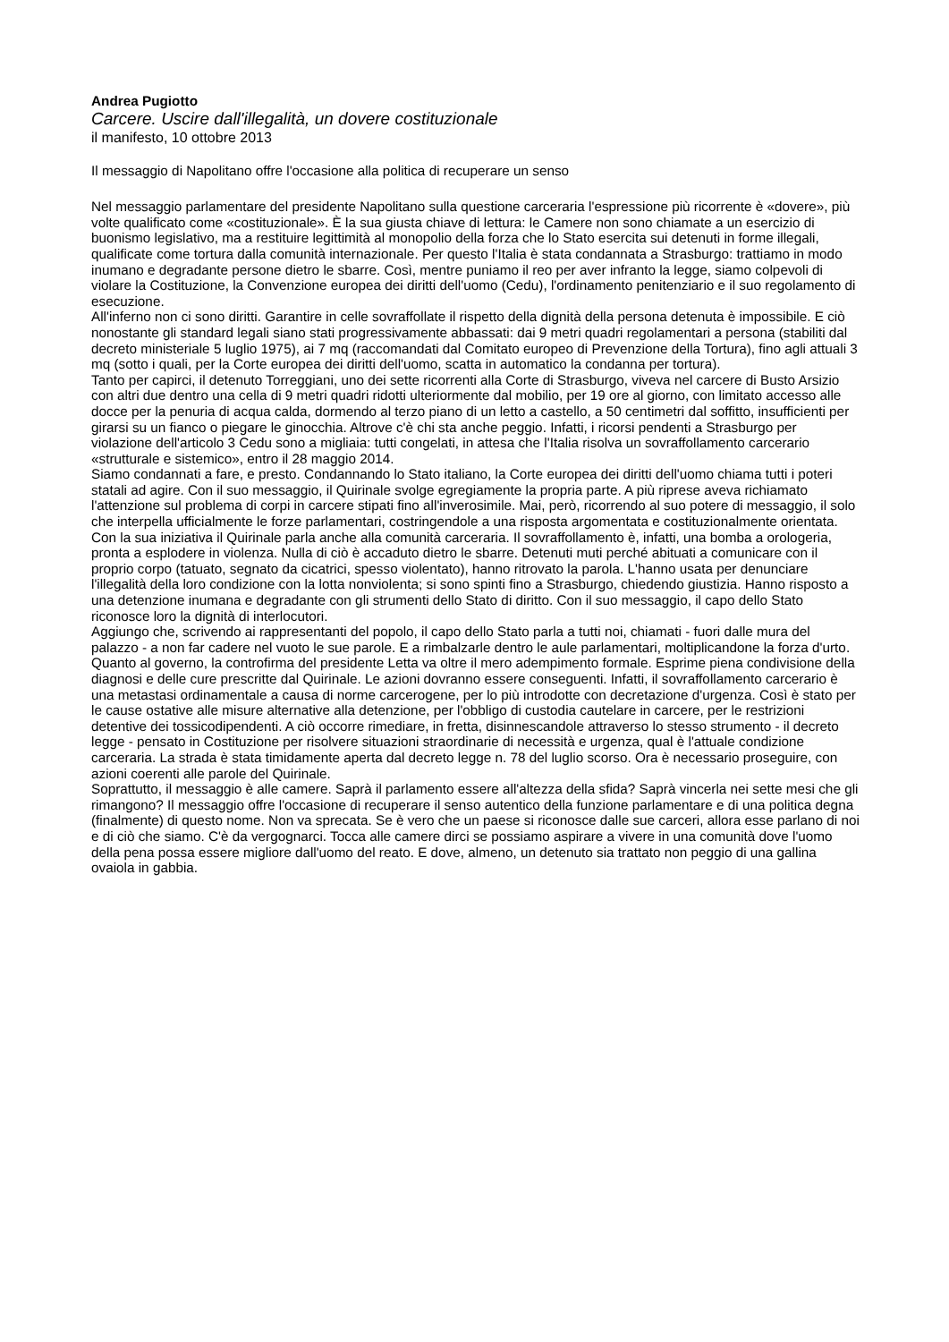Andrea Pugiotto
Carcere. Uscire dall'illegalità, un dovere costituzionale
il manifesto, 10 ottobre 2013
Il messaggio di Napolitano offre l'occasione alla politica di recuperare un senso
Nel messaggio parlamentare del presidente Napolitano sulla questione carceraria l'espressione più ricorrente è «dovere», più volte qualificato come «costituzionale». È la sua giusta chiave di lettura: le Camere non sono chiamate a un esercizio di buonismo legislativo, ma a restituire legittimità al monopolio della forza che lo Stato esercita sui detenuti in forme illegali, qualificate come tortura dalla comunità internazionale. Per questo l'Italia è stata condannata a Strasburgo: trattiamo in modo inumano e degradante persone dietro le sbarre. Così, mentre puniamo il reo per aver infranto la legge, siamo colpevoli di violare la Costituzione, la Convenzione europea dei diritti dell'uomo (Cedu), l'ordinamento penitenziario e il suo regolamento di esecuzione.
All'inferno non ci sono diritti. Garantire in celle sovraffollate il rispetto della dignità della persona detenuta è impossibile. E ciò nonostante gli standard legali siano stati progressivamente abbassati: dai 9 metri quadri regolamentari a persona (stabiliti dal decreto ministeriale 5 luglio 1975), ai 7 mq (raccomandati dal Comitato europeo di Prevenzione della Tortura), fino agli attuali 3 mq (sotto i quali, per la Corte europea dei diritti dell'uomo, scatta in automatico la condanna per tortura).
Tanto per capirci, il detenuto Torreggiani, uno dei sette ricorrenti alla Corte di Strasburgo, viveva nel carcere di Busto Arsizio con altri due dentro una cella di 9 metri quadri ridotti ulteriormente dal mobilio, per 19 ore al giorno, con limitato accesso alle docce per la penuria di acqua calda, dormendo al terzo piano di un letto a castello, a 50 centimetri dal soffitto, insufficienti per girarsi su un fianco o piegare le ginocchia. Altrove c'è chi sta anche peggio. Infatti, i ricorsi pendenti a Strasburgo per violazione dell'articolo 3 Cedu sono a migliaia: tutti congelati, in attesa che l'Italia risolva un sovraffollamento carcerario «strutturale e sistemico», entro il 28 maggio 2014.
Siamo condannati a fare, e presto. Condannando lo Stato italiano, la Corte europea dei diritti dell'uomo chiama tutti i poteri statali ad agire. Con il suo messaggio, il Quirinale svolge egregiamente la propria parte. A più riprese aveva richiamato l'attenzione sul problema di corpi in carcere stipati fino all'inverosimile. Mai, però, ricorrendo al suo potere di messaggio, il solo che interpella ufficialmente le forze parlamentari, costringendole a una risposta argomentata e costituzionalmente orientata.
Con la sua iniziativa il Quirinale parla anche alla comunità carceraria. Il sovraffollamento è, infatti, una bomba a orologeria, pronta a esplodere in violenza. Nulla di ciò è accaduto dietro le sbarre. Detenuti muti perché abituati a comunicare con il proprio corpo (tatuato, segnato da cicatrici, spesso violentato), hanno ritrovato la parola. L'hanno usata per denunciare l'illegalità della loro condizione con la lotta nonviolenta; si sono spinti fino a Strasburgo, chiedendo giustizia. Hanno risposto a una detenzione inumana e degradante con gli strumenti dello Stato di diritto. Con il suo messaggio, il capo dello Stato riconosce loro la dignità di interlocutori.
Aggiungo che, scrivendo ai rappresentanti del popolo, il capo dello Stato parla a tutti noi, chiamati - fuori dalle mura del palazzo - a non far cadere nel vuoto le sue parole. E a rimbalzarle dentro le aule parlamentari, moltiplicandone la forza d'urto.
Quanto al governo, la controfirma del presidente Letta va oltre il mero adempimento formale. Esprime piena condivisione della diagnosi e delle cure prescritte dal Quirinale. Le azioni dovranno essere conseguenti. Infatti, il sovraffollamento carcerario è una metastasi ordinamentale a causa di norme carcerogene, per lo più introdotte con decretazione d'urgenza. Così è stato per le cause ostative alle misure alternative alla detenzione, per l'obbligo di custodia cautelare in carcere, per le restrizioni detentive dei tossicodipendenti. A ciò occorre rimediare, in fretta, disinnescandole attraverso lo stesso strumento - il decreto legge - pensato in Costituzione per risolvere situazioni straordinarie di necessità e urgenza, qual è l'attuale condizione carceraria. La strada è stata timidamente aperta dal decreto legge n. 78 del luglio scorso. Ora è necessario proseguire, con azioni coerenti alle parole del Quirinale.
Soprattutto, il messaggio è alle camere. Saprà il parlamento essere all'altezza della sfida? Saprà vincerla nei sette mesi che gli rimangono? Il messaggio offre l'occasione di recuperare il senso autentico della funzione parlamentare e di una politica degna (finalmente) di questo nome. Non va sprecata. Se è vero che un paese si riconosce dalle sue carceri, allora esse parlano di noi e di ciò che siamo. C'è da vergognarci. Tocca alle camere dirci se possiamo aspirare a vivere in una comunità dove l'uomo della pena possa essere migliore dall'uomo del reato. E dove, almeno, un detenuto sia trattato non peggio di una gallina ovaiola in gabbia.